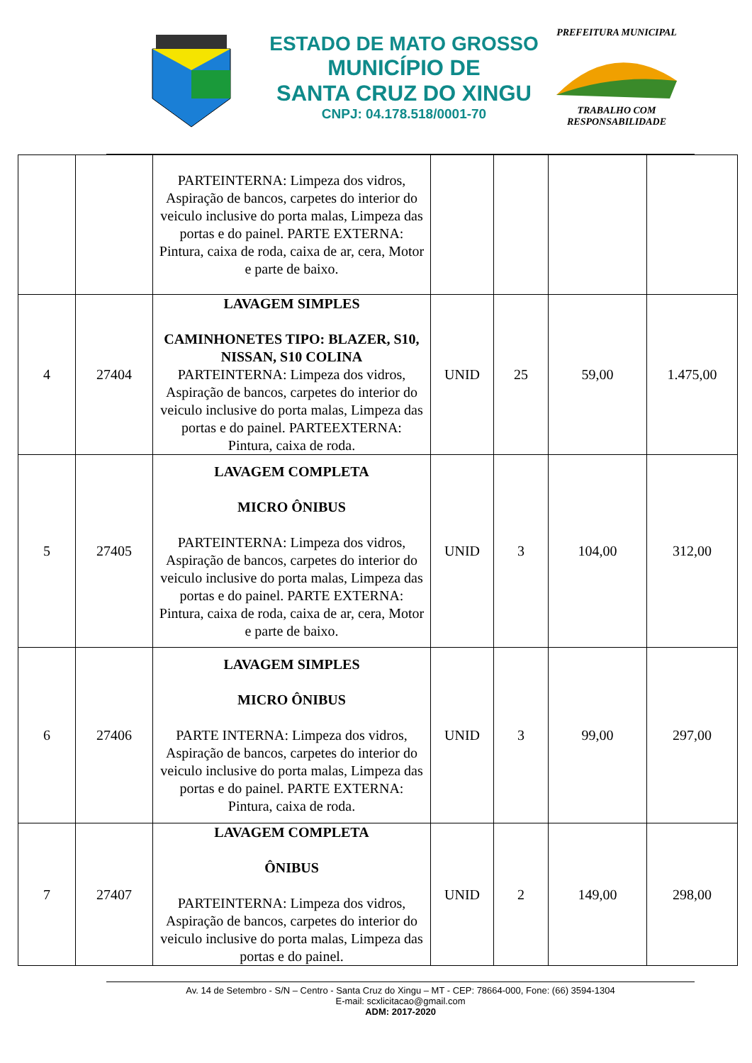ESTADO DE MATO GROSSO
MUNICÍPIO DE
SANTA CRUZ DO XINGU
CNPJ: 04.178.518/0001-70
PREFEITURA MUNICIPALTRABALHO COM RESPONSABILIDADE
| | | PARTEINTERNA: Limpeza dos vidros, Aspiração de bancos, carpetes do interior do veiculo inclusive do porta malas, Limpeza das portas e do painel. PARTE EXTERNA: Pintura, caixa de roda, caixa de ar, cera, Motor e parte de baixo. | | | | |
| 4 | 27404 | LAVAGEM SIMPLES CAMINHONETES TIPO: BLAZER, S10, NISSAN, S10 COLINA PARTEINTERNA: Limpeza dos vidros, Aspiração de bancos, carpetes do interior do veiculo inclusive do porta malas, Limpeza das portas e do painel. PARTEEXTERNA: Pintura, caixa de roda. | UNID | 25 | 59,00 | 1.475,00 |
| 5 | 27405 | LAVAGEM COMPLETA MICRO ÔNIBUS PARTEINTERNA: Limpeza dos vidros, Aspiração de bancos, carpetes do interior do veiculo inclusive do porta malas, Limpeza das portas e do painel. PARTE EXTERNA: Pintura, caixa de roda, caixa de ar, cera, Motor e parte de baixo. | UNID | 3 | 104,00 | 312,00 |
| 6 | 27406 | LAVAGEM SIMPLES MICRO ÔNIBUS PARTE INTERNA: Limpeza dos vidros, Aspiração de bancos, carpetes do interior do veiculo inclusive do porta malas, Limpeza das portas e do painel. PARTE EXTERNA: Pintura, caixa de roda. | UNID | 3 | 99,00 | 297,00 |
| 7 | 27407 | LAVAGEM COMPLETA ÔNIBUS PARTEINTERNA: Limpeza dos vidros, Aspiração de bancos, carpetes do interior do veiculo inclusive do porta malas, Limpeza das portas e do painel. | UNID | 2 | 149,00 | 298,00 |
Av. 14 de Setembro - S/N – Centro - Santa Cruz do Xingu – MT - CEP: 78664-000, Fone: (66) 3594-1304
E-mail: scxlicitacao@gmail.com
ADM: 2017-2020